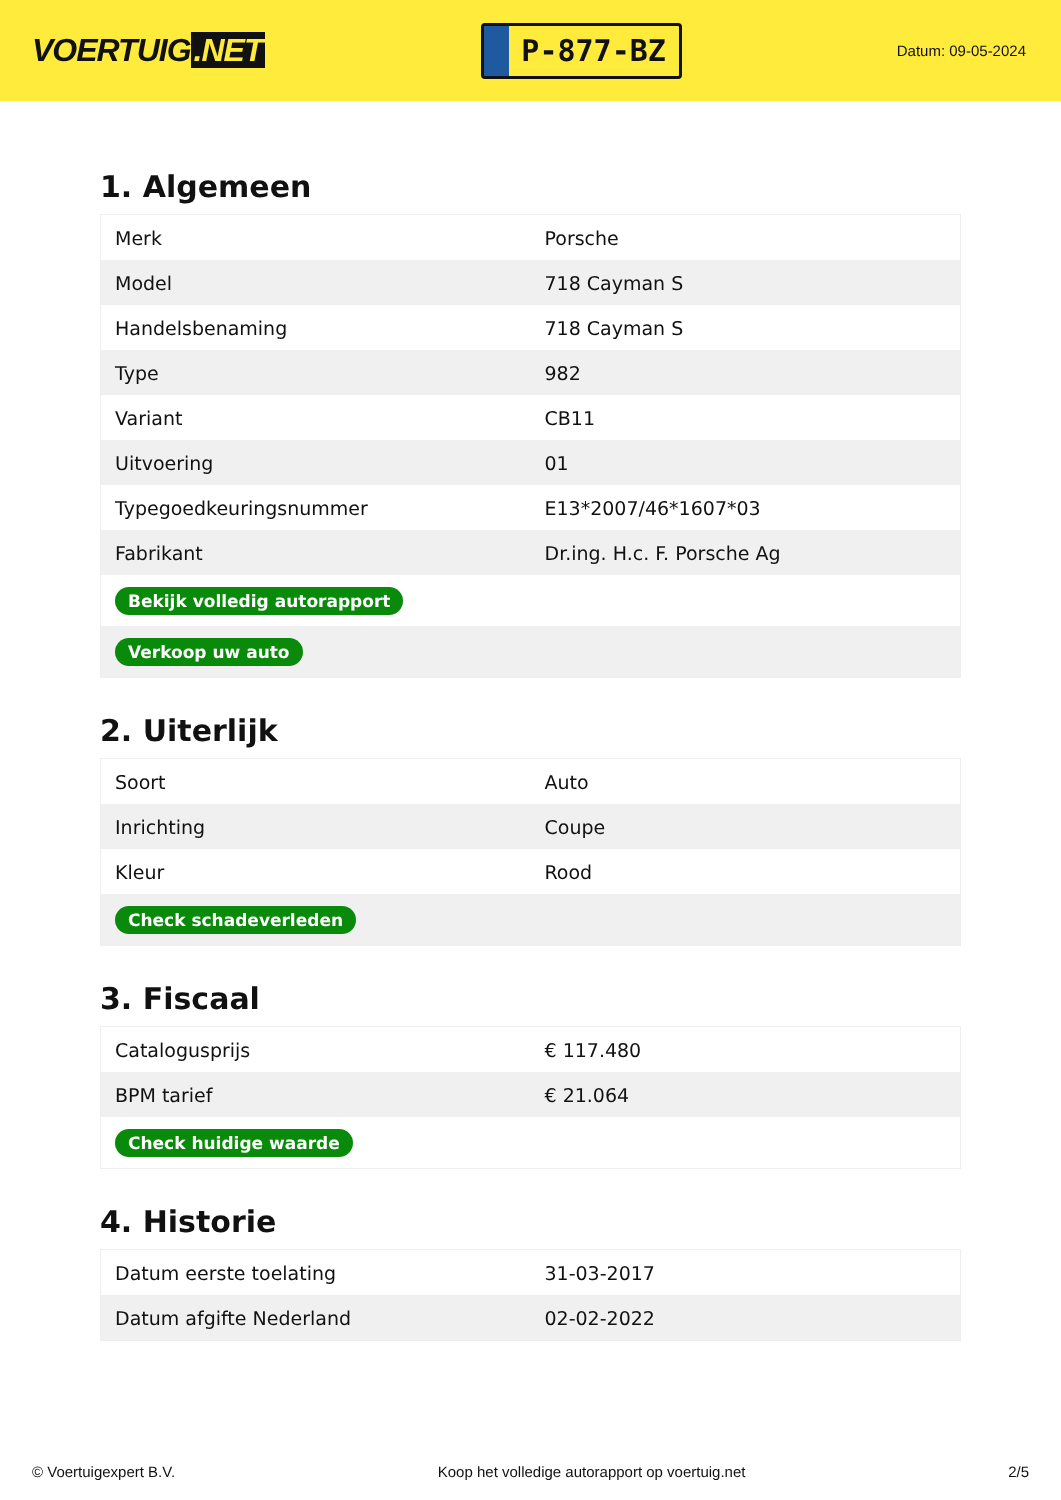VOERTUIG.NET
P-877-BZ
Datum: 09-05-2024
1. Algemeen
| Merk | Porsche |
| Model | 718 Cayman S |
| Handelsbenaming | 718 Cayman S |
| Type | 982 |
| Variant | CB11 |
| Uitvoering | 01 |
| Typegoedkeuringsnummer | E13*2007/46*1607*03 |
| Fabrikant | Dr.ing. H.c. F. Porsche Ag |
| Bekijk volledig autorapport | |
| Verkoop uw auto | |
2. Uiterlijk
| Soort | Auto |
| Inrichting | Coupe |
| Kleur | Rood |
| Check schadeverleden | |
3. Fiscaal
| Catalogusprijs | € 117.480 |
| BPM tarief | € 21.064 |
| Check huidige waarde | |
4. Historie
| Datum eerste toelating | 31-03-2017 |
| Datum afgifte Nederland | 02-02-2022 |
© Voertuigexpert B.V. Koop het volledige autorapport op voertuig.net 2/5